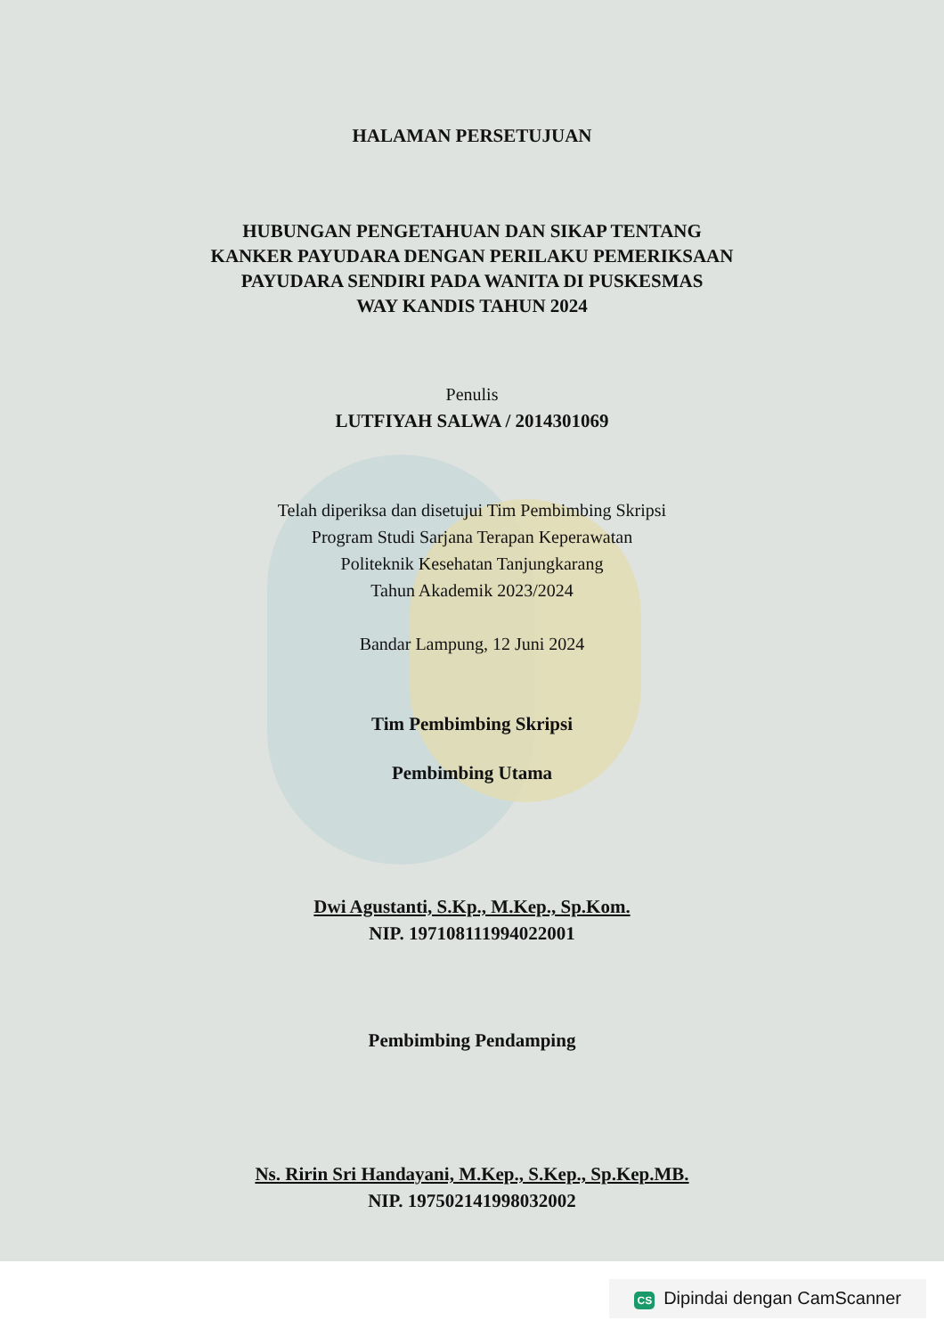HALAMAN PERSETUJUAN
HUBUNGAN PENGETAHUAN DAN SIKAP TENTANG
KANKER PAYUDARA DENGAN PERILAKU PEMERIKSAAN
PAYUDARA SENDIRI PADA WANITA DI PUSKESMAS
WAY KANDIS TAHUN 2024
Penulis
LUTFIYAH SALWA / 2014301069
Telah diperiksa dan disetujui Tim Pembimbing Skripsi
Program Studi Sarjana Terapan Keperawatan
Politeknik Kesehatan Tanjungkarang
Tahun Akademik 2023/2024
Bandar Lampung, 12 Juni 2024
Tim Pembimbing Skripsi
Pembimbing Utama
Dwi Agustanti, S.Kp., M.Kep., Sp.Kom.
NIP. 197108111994022001
Pembimbing Pendamping
Ns. Ririn Sri Handayani, M.Kep., S.Kep., Sp.Kep.MB.
NIP. 197502141998032002
CS Dipindai dengan CamScanner